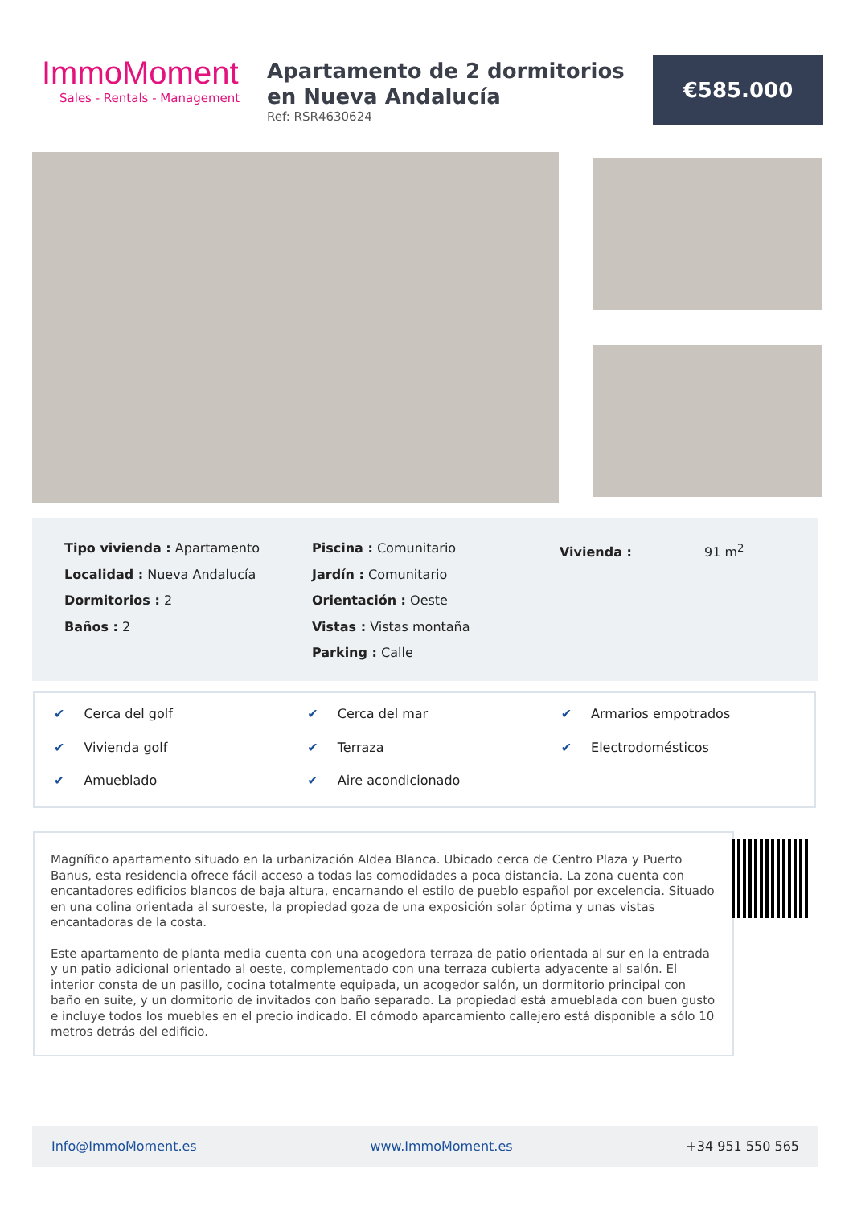ImmoMoment
Sales - Rentals - Management
Apartamento de 2 dormitorios en Nueva Andalucía
Ref: RSR4630624
€585.000
Tipo vivienda : Apartamento
Localidad : Nueva Andalucía
Dormitorios : 2
Baños : 2
Piscina : Comunitario
Jardín : Comunitario
Orientación : Oeste
Vistas : Vistas montaña
Parking : Calle
Vivienda : 91 m<sup>2</sup>
✔ Cerca del golf
✔ Cerca del mar
✔ Armarios empotrados
✔ Vivienda golf
✔ Terraza
✔ Electrodomésticos
✔ Amueblado
✔ Aire acondicionado
Magnífico apartamento situado en la urbanización Aldea Blanca. Ubicado cerca de Centro Plaza y Puerto Banus, esta residencia ofrece fácil acceso a todas las comodidades a poca distancia. La zona cuenta con encantadores edificios blancos de baja altura, encarnando el estilo de pueblo español por excelencia. Situado en una colina orientada al suroeste, la propiedad goza de una exposición solar óptima y unas vistas encantadoras de la costa.
Este apartamento de planta media cuenta con una acogedora terraza de patio orientada al sur en la entrada y un patio adicional orientado al oeste, complementado con una terraza cubierta adyacente al salón. El interior consta de un pasillo, cocina totalmente equipada, un acogedor salón, un dormitorio principal con baño en suite, y un dormitorio de invitados con baño separado. La propiedad está amueblada con buen gusto e incluye todos los muebles en el precio indicado. El cómodo aparcamiento callejero está disponible a sólo 10 metros detrás del edificio.
Info@ImmoMoment.es www.ImmoMoment.es +34 951 550 565